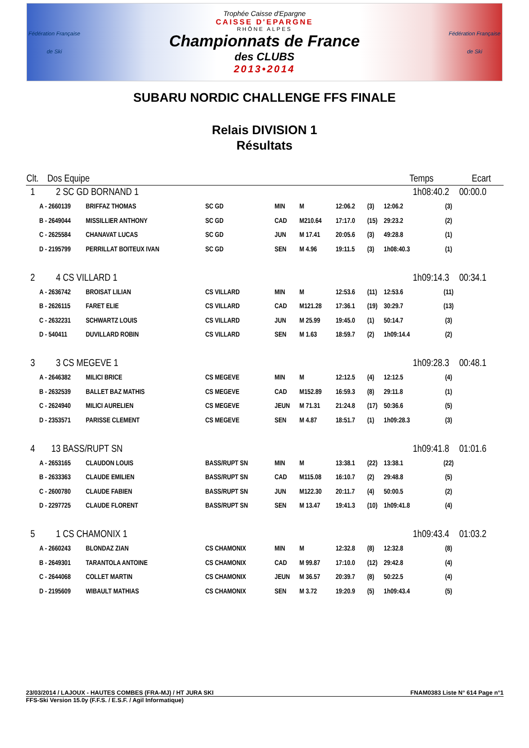Fédération Française
de Ski
Trophée Caisse d'Epargne
CAISSE D'EPARGNE
RHÔNE ALPES
Championnats de France
des CLUBS
2013•2014
Fédération Française
de Ski
SUBARU NORDIC CHALLENGE FFS FINALE
Relais DIVISION 1
Résultats
| Clt. | Dos Equipe | | | | | | | Temps | | Ecart |
| --- | --- | --- | --- | --- | --- | --- | --- | --- | --- | --- |
| 1 | 2 SC GD BORNAND 1 | | | | | | | 1h08:40.2 | | 00:00.0 |
| A - | 2660139 | BRIFFAZ THOMAS | SC GD | MIN | M | 12:06.2 | (3) | 12:06.2 | (3) | |
| B - | 2649044 | MISSILLIER ANTHONY | SC GD | CAD | M210.64 | 17:17.0 | (15) | 29:23.2 | (2) | |
| C - | 2625584 | CHANAVAT LUCAS | SC GD | JUN | M 17.41 | 20:05.6 | (3) | 49:28.8 | (1) | |
| D - | 2195799 | PERRILLAT BOITEUX IVAN | SC GD | SEN | M 4.96 | 19:11.5 | (3) | 1h08:40.3 | (1) | |
| 2 | 4 CS VILLARD 1 | | | | | | | 1h09:14.3 | | 00:34.1 |
| A - | 2636742 | BROISAT LILIAN | CS VILLARD | MIN | M | 12:53.6 | (11) | 12:53.6 | (11) | |
| B - | 2626115 | FARET ELIE | CS VILLARD | CAD | M121.28 | 17:36.1 | (19) | 30:29.7 | (13) | |
| C - | 2632231 | SCHWARTZ LOUIS | CS VILLARD | JUN | M 25.99 | 19:45.0 | (1) | 50:14.7 | (3) | |
| D - | 540411 | DUVILLARD ROBIN | CS VILLARD | SEN | M 1.63 | 18:59.7 | (2) | 1h09:14.4 | (2) | |
| 3 | 3 CS MEGEVE 1 | | | | | | | 1h09:28.3 | | 00:48.1 |
| A - | 2646382 | MILICI BRICE | CS MEGEVE | MIN | M | 12:12.5 | (4) | 12:12.5 | (4) | |
| B - | 2632539 | BALLET BAZ MATHIS | CS MEGEVE | CAD | M152.89 | 16:59.3 | (8) | 29:11.8 | (1) | |
| C - | 2624940 | MILICI AURELIEN | CS MEGEVE | JEUN | M 71.31 | 21:24.8 | (17) | 50:36.6 | (5) | |
| D - | 2353571 | PARISSE CLEMENT | CS MEGEVE | SEN | M 4.87 | 18:51.7 | (1) | 1h09:28.3 | (3) | |
| 4 | 13 BASS/RUPT SN | | | | | | | 1h09:41.8 | | 01:01.6 |
| A - | 2653165 | CLAUDON LOUIS | BASS/RUPT SN | MIN | M | 13:38.1 | (22) | 13:38.1 | (22) | |
| B - | 2633363 | CLAUDE EMILIEN | BASS/RUPT SN | CAD | M115.08 | 16:10.7 | (2) | 29:48.8 | (5) | |
| C - | 2600780 | CLAUDE FABIEN | BASS/RUPT SN | JUN | M122.30 | 20:11.7 | (4) | 50:00.5 | (2) | |
| D - | 2297725 | CLAUDE FLORENT | BASS/RUPT SN | SEN | M 13.47 | 19:41.3 | (10) | 1h09:41.8 | (4) | |
| 5 | 1 CS CHAMONIX 1 | | | | | | | 1h09:43.4 | | 01:03.2 |
| A - | 2660243 | BLONDAZ ZIAN | CS CHAMONIX | MIN | M | 12:32.8 | (8) | 12:32.8 | (8) | |
| B - | 2649301 | TARANTOLA ANTOINE | CS CHAMONIX | CAD | M 99.87 | 17:10.0 | (12) | 29:42.8 | (4) | |
| C - | 2644068 | COLLET MARTIN | CS CHAMONIX | JEUN | M 36.57 | 20:39.7 | (8) | 50:22.5 | (4) | |
| D - | 2195609 | WIBAULT MATHIAS | CS CHAMONIX | SEN | M 3.72 | 19:20.9 | (5) | 1h09:43.4 | (5) | |
23/03/2014 / LAJOUX - HAUTES COMBES (FRA-MJ) / HT JURA SKI FNAM0383 Liste N° 614 Page n°1
FFS-Ski Version 15.0y (F.F.S. / E.S.F. / Agil Informatique)